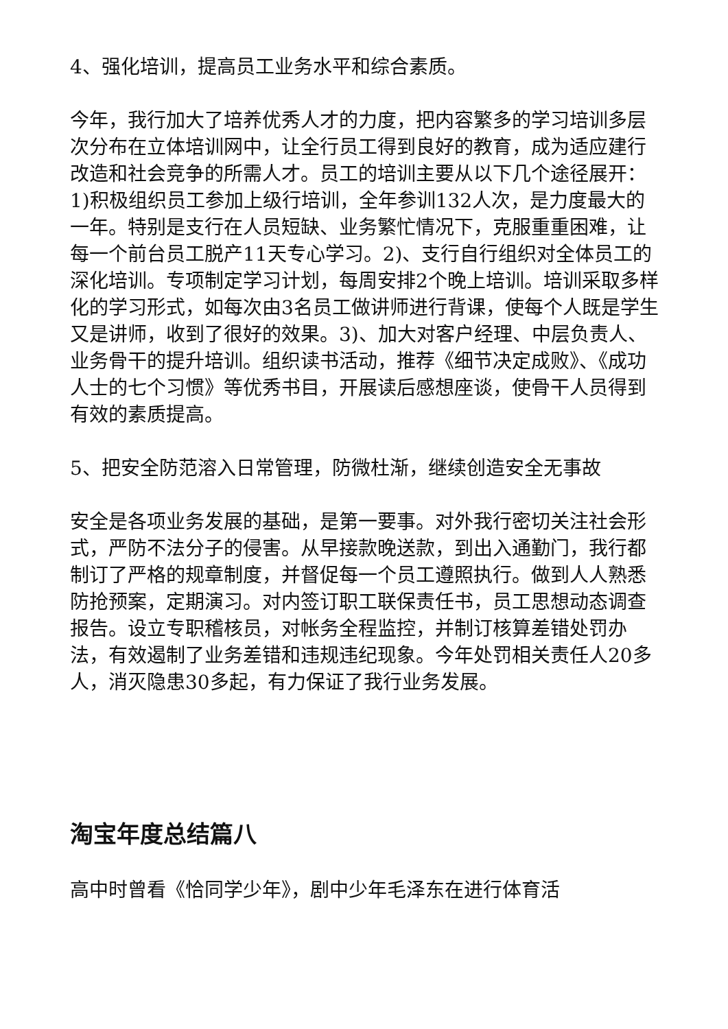4、强化培训，提高员工业务水平和综合素质。
今年，我行加大了培养优秀人才的力度，把内容繁多的学习培训多层次分布在立体培训网中，让全行员工得到良好的教育，成为适应建行改造和社会竞争的所需人才。员工的培训主要从以下几个途径展开：1)积极组织员工参加上级行培训，全年参训132人次，是力度最大的一年。特别是支行在人员短缺、业务繁忙情况下，克服重重困难，让每一个前台员工脱产11天专心学习。2)、支行自行组织对全体员工的深化培训。专项制定学习计划，每周安排2个晚上培训。培训采取多样化的学习形式，如每次由3名员工做讲师进行背课，使每个人既是学生又是讲师，收到了很好的效果。3)、加大对客户经理、中层负责人、业务骨干的提升培训。组织读书活动，推荐《细节决定成败》、《成功人士的七个习惯》等优秀书目，开展读后感想座谈，使骨干人员得到有效的素质提高。
5、把安全防范溶入日常管理，防微杜渐，继续创造安全无事故
安全是各项业务发展的基础，是第一要事。对外我行密切关注社会形式，严防不法分子的侵害。从早接款晚送款，到出入通勤门，我行都制订了严格的规章制度，并督促每一个员工遵照执行。做到人人熟悉防抢预案，定期演习。对内签订职工联保责任书，员工思想动态调查报告。设立专职稽核员，对帐务全程监控，并制订核算差错处罚办法，有效遏制了业务差错和违规违纪现象。今年处罚相关责任人20多人，消灭隐患30多起，有力保证了我行业务发展。
淘宝年度总结篇八
高中时曾看《恰同学少年》，剧中少年毛泽东在进行体育活